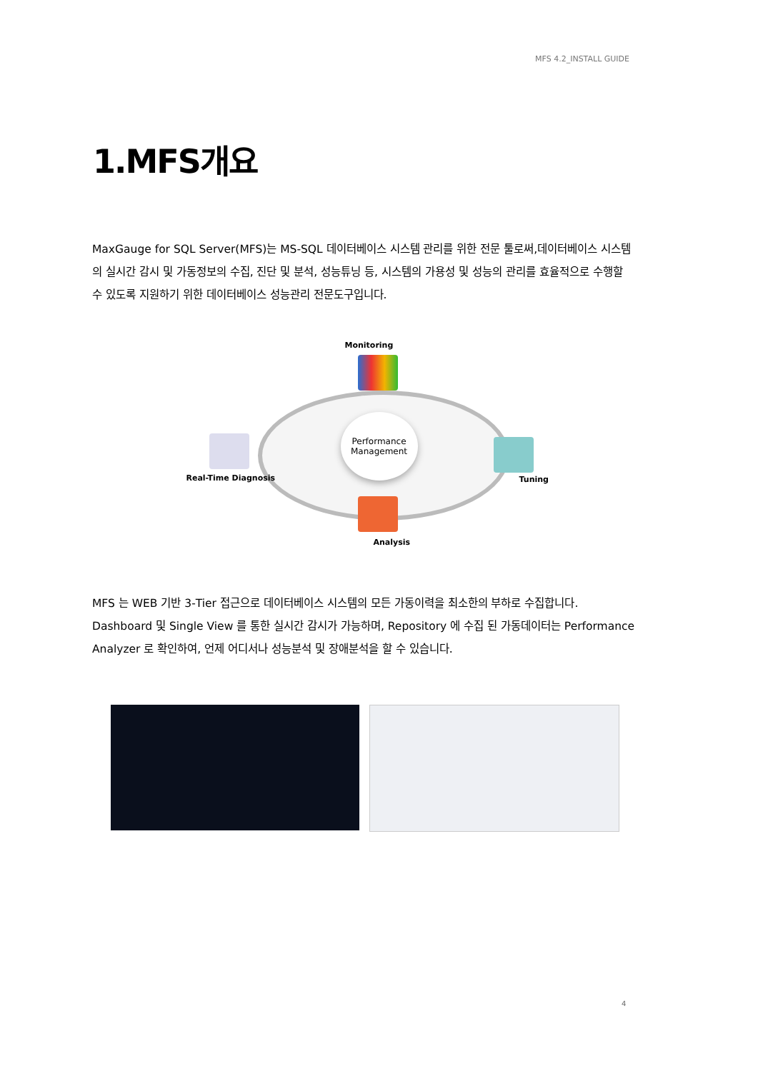MFS 4.2_INSTALL GUIDE
1.MFS개요
MaxGauge for SQL Server(MFS)는 MS-SQL 데이터베이스 시스템 관리를 위한 전문 툴로써,데이터베이스 시스템의 실시간 감시 및 가동정보의 수집, 진단 및 분석, 성능튜닝 등, 시스템의 가용성 및 성능의 관리를 효율적으로 수행할 수 있도록 지원하기 위한 데이터베이스 성능관리 전문도구입니다.
Monitoring
Performance
Management
Real-Time Diagnosis Tuning
Analysis
MFS 는 WEB 기반 3-Tier 접근으로 데이터베이스 시스템의 모든 가동이력을 최소한의 부하로 수집합니다. Dashboard 및 Single View 를 통한 실시간 감시가 가능하며, Repository 에 수집 된 가동데이터는 Performance Analyzer 로 확인하여, 언제 어디서나 성능분석 및 장애분석을 할 수 있습니다.
4